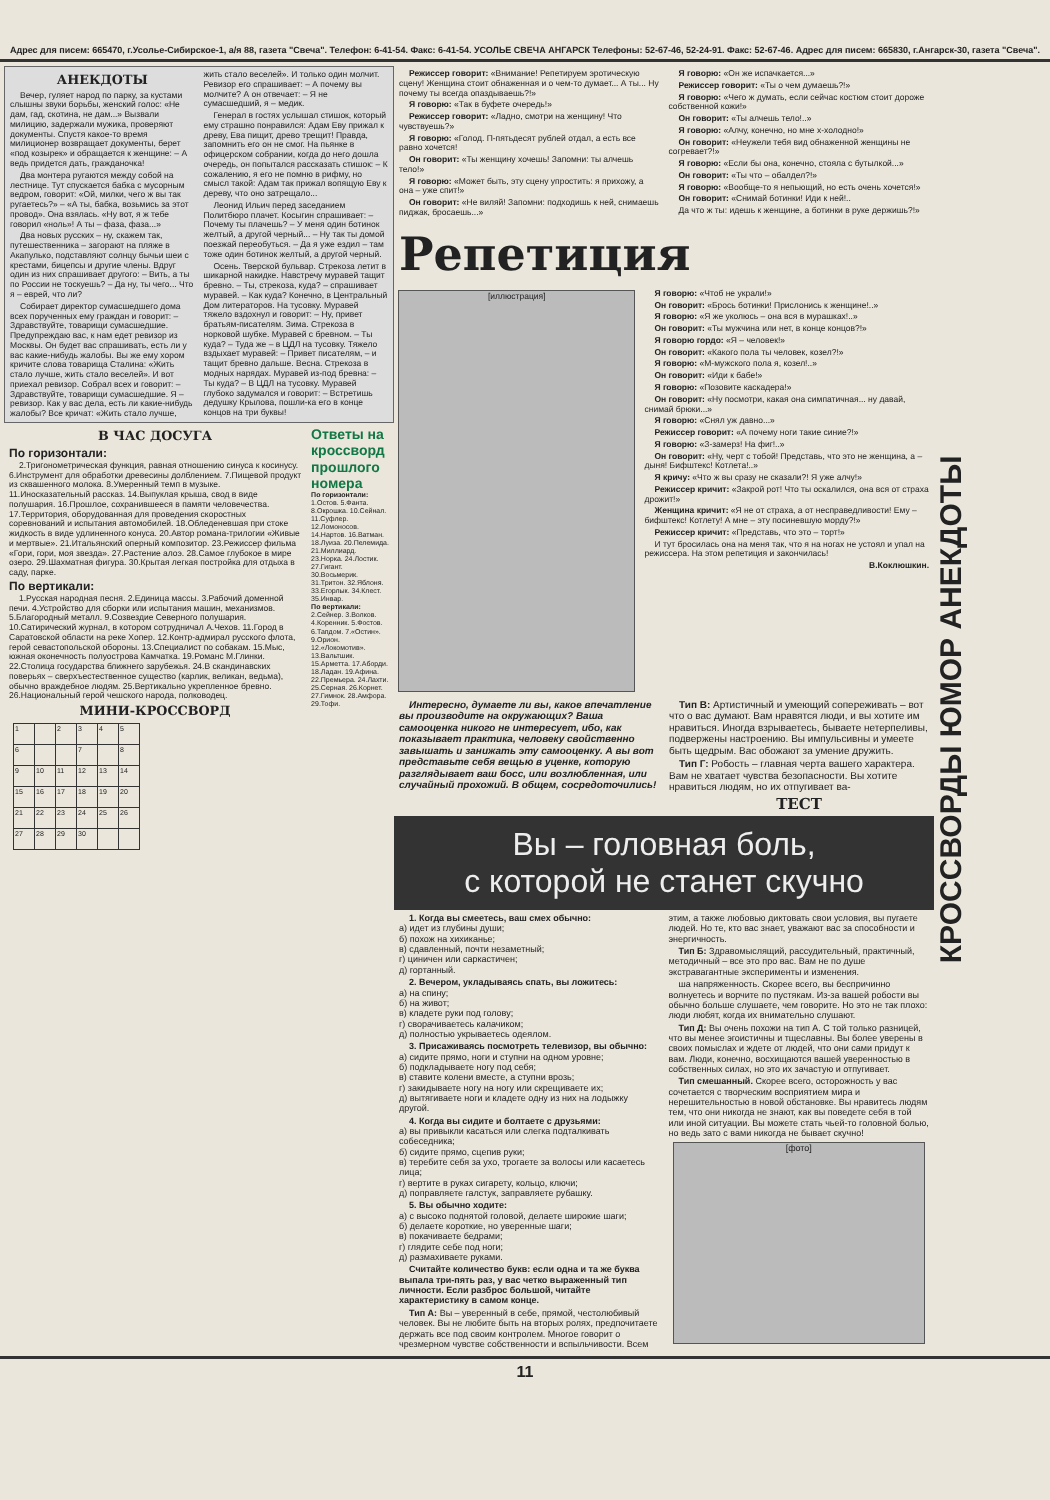Адрес для писем: 665470, г.Усолье-Сибирское-1, а/я 88, газета "Свеча". Телефон: 6-41-54. Факс: 6-41-54.
УСОЛЬЕ СВЕЧА АНГАРСК Телефоны: 52-67-46, 52-24-91. Факс: 52-67-46. Адрес для писем: 665830, г.Ангарск-30, газета "Свеча".
АНЕКДОТЫ
Вечер, гуляет народ по парку, за кустами слышны звуки борьбы, женский голос: «Не дам, гад, скотина, не дам...» Вызвали милицию, задержали мужика, проверяют документы. Спустя какое-то время милиционер возвращает документы, берет «под козырек» и обращается к женщине: – А ведь придется дать, гражданочка!
Два монтера ругаются между собой на лестнице. Тут спускается бабка с мусорным ведром, говорит: «Ой, милки, чего ж вы так ругаетесь?» – «А ты, бабка, возьмись за этот провод». Она взялась. «Ну вот, я ж тебе говорил «ноль»! А ты – фаза, фаза...»
Два новых русских – ну, скажем так, путешественника – загорают на пляже в Акапулько, подставляют солнцу бычьи шеи с крестами, бицепсы и другие члены. Вдруг один из них спрашивает другого: – Вить, а ты по России не тоскуешь? – Да ну, ты чего... Что я – еврей, что ли?
Собирает директор сумасшедшего дома всех порученных ему граждан и говорит: – Здравствуйте, товарищи сумасшедшие. Предупреждаю вас, к нам едет ревизор из Москвы. Он будет вас спрашивать, есть ли у вас какие-нибудь жалобы. Вы же ему хором кричите слова товарища Сталина: «Жить стало лучше, жить стало веселей». И вот приехал ревизор. Собрал всех и говорит: – Здравствуйте, товарищи сумасшедшие. Я – ревизор. Как у вас дела, есть ли какие-нибудь жалобы? Все кричат: «Жить стало лучше, жить стало веселей». И только один молчит. Ревизор его спрашивает: – А почему вы молчите? А он отвечает: – Я не сумасшедший, я – медик.
Генерал в гостях услышал стишок, который ему страшно понравился: Адам Еву прижал к древу, Ева пищит, древо трещит! Правда, запомнить его он не смог. На пьянке в офицерском собрании, когда до него дошла очередь, он попытался рассказать стишок: – К сожалению, я его не помню в рифму, но смысл такой: Адам так прижал вопящую Еву к дереву, что оно затрещало...
Леонид Ильич перед заседанием Политбюро плачет. Косыгин спрашивает: – Почему ты плачешь? – У меня один ботинок желтый, а другой черный... – Ну так ты домой поезжай переобуться. – Да я уже ездил – там тоже один ботинок желтый, а другой черный.
Осень. Тверской бульвар. Стрекоза летит в шикарной накидке. Навстречу муравей тащит бревно. – Ты, стрекоза, куда? – спрашивает муравей. – Как куда? Конечно, в Центральный Дом литераторов. На тусовку. Муравей тяжело вздохнул и говорит: – Ну, привет братьям-писателям. Зима. Стрекоза в норковой шубке. Муравей с бревном. – Ты куда? – Туда же – в ЦДЛ на тусовку. Тяжело вздыхает муравей: – Привет писателям, – и тащит бревно дальше. Весна. Стрекоза в модных нарядах. Муравей из-под бревна: – Ты куда? – В ЦДЛ на тусовку. Муравей глубоко задумался и говорит: – Встретишь дедушку Крылова, пошли-ка его в конце концов на три буквы!
В ЧАС ДОСУГА
По горизонтали:
2.Тригонометрическая функция, равная отношению синуса к косинусу. 6.Инструмент для обработки древесины долблением. 7.Пищевой продукт из сквашенного молока. 8.Умеренный темп в музыке. 11.Иносказательный рассказ. 14.Выпуклая крыша, свод в виде полушария. 16.Прошлое, сохранившееся в памяти человечества. 17.Территория, оборудованная для проведения скоростных соревнований и испытания автомобилей. 18.Обледеневшая при стоке жидкость в виде удлиненного конуса. 20.Автор романа-трилогии «Живые и мертвые». 21.Итальянский оперный композитор. 23.Режиссер фильма «Гори, гори, моя звезда». 27.Растение алоэ. 28.Самое глубокое в мире озеро. 29.Шахматная фигура. 30.Крытая легкая постройка для отдыха в саду, парке.
По вертикали:
1.Русская народная песня. 2.Единица массы. 3.Рабочий доменной печи. 4.Устройство для сборки или испытания машин, механизмов. 5.Благородный металл. 9.Созвездие Северного полушария. 10.Сатирический журнал, в котором сотрудничал А.Чехов. 11.Город в Саратовской области на реке Хопер. 12.Контр-адмирал русского флота, герой севастопольской обороны. 13.Специалист по собакам. 15.Мыс, южная оконечность полуострова Камчатка. 19.Романс М.Глинки. 22.Столица государства ближнего зарубежья. 24.В скандинавских поверьях – сверхъестественное существо (карлик, великан, ведьма), обычно враждебное людям. 25.Вертикально укрепленное бревно. 26.Национальный герой чешского народа, полководец.
МИНИ-КРОССВОРД
| 1 | | 2 | 3 | 4 | 5 |
| 6 | | | 7 | | 8 |
| 9 | 10 | 11 | 12 | 13 | 14 |
| 15 | 16 | 17 | 18 | 19 | 20 |
| 21 | 22 | 23 | 24 | 25 | 26 |
| 27 | 28 | 29 | 30 | | |
Ответы на кроссворд прошлого номера
По горизонтали: 1.Остов. 5.Фанта. 8.Окрошка. 10.Сейнал. 11.Суфлер. 12.Ломоносов. 14.Нартов. 16.Ватман. 18.Луиза. 20.Пелемида. 21.Миллиард. 23.Норка. 24.Лостик. 27.Гигант. 30.Восьмерик. 31.Тритон. 32.Яблоня. 33.Егорлык. 34.Клест. 35.Инвар.
По вертикали: 2.Сейнер. 3.Волков. 4.Коренник. 5.Фостов. 6.Тапдом. 7.«Остин». 9.Орион. 12.«Локомотив». 13.Вальтшик. 15.Арметта. 17.Аборди. 18.Ладан. 19.Афина. 22.Премьера. 24.Лахти. 25.Серная. 26.Корнет. 27.Гимнок. 28.Амфора. 29.Тофи.
Режиссер говорит: «Внимание! Репетируем эротическую сцену! Женщина стоит обнаженная и о чем-то думает... А ты... Ну почему ты всегда опаздываешь?!»
Я говорю: «Так в буфете очередь!»
Режиссер говорит: «Ладно, смотри на женщину! Что чувствуешь?»
Я говорю: «Голод. П-пятьдесят рублей отдал, а есть все равно хочется!
Он говорит: «Ты женщину хочешь! Запомни: ты алчешь тело!»
Я говорю: «Может быть, эту сцену упростить: я прихожу, а она – уже спит!»
Он говорит: «Не виляй! Запомни: подходишь к ней, снимаешь пиджак, бросаешь...»
Я говорю: «Он же испачкается...»
Режиссер говорит: «Ты о чем думаешь?!»
Я говорю: «Чего ж думать, если сейчас костюм стоит дороже собственной кожи!»
Он говорит: «Ты алчешь тело!..»
Я говорю: «Алчу, конечно, но мне х-холодно!»
Он говорит: «Неужели тебя вид обнаженной женщины не согревает?!»
Я говорю: «Если бы она, конечно, стояла с бутылкой...»
Он говорит: «Ты что – обалдел?!»
Я говорю: «Вообще-то я непьющий, но есть очень хочется!»
Он говорит: «Снимай ботинки! Иди к ней!..
Да что ж ты: идешь к женщине, а ботинки в руке держишь?!»
Репетиция
[иллюстрация]
Я говорю: «Чтоб не украли!»
Он говорит: «Брось ботинки! Прислонись к женщине!..»
Я говорю: «Я же уколюсь – она вся в мурашках!..»
Он говорит: «Ты мужчина или нет, в конце концов?!»
Я говорю гордо: «Я – человек!»
Он говорит: «Какого пола ты человек, козел?!»
Я говорю: «М-мужского пола я, козел!..»
Он говорит: «Иди к бабе!»
Я говорю: «Позовите каскадера!»
Он говорит: «Ну посмотри, какая она симпатичная... ну давай, снимай брюки...»
Я говорю: «Снял уж давно...»
Режиссер говорит: «А почему ноги такие синие?!»
Я говорю: «З-замерз! На фиг!..»
Он говорит: «Ну, черт с тобой! Представь, что это не женщина, а – дыня! Бифштекс! Котлета!..»
Я кричу: «Что ж вы сразу не сказали?! Я уже алчу!»
Режиссер кричит: «Закрой рот! Что ты оскалился, она вся от страха дрожит!»
Женщина кричит: «Я не от страха, а от несправедливости! Ему – бифштекс! Котлету! А мне – эту посиневшую морду?!»
Режиссер кричит: «Представь, что это – торт!»
И тут бросилась она на меня так, что я на ногах не устоял и упал на режиссера. На этом репетиция и закончилась!
В.Коклюшкин.
Интересно, думаете ли вы, какое впечатление вы производите на окружающих? Ваша самооценка никого не интересует, ибо, как показывает практика, человеку свойственно завышать и занижать эту самооценку. А вы вот представьте себя вещью в уценке, которую разглядывает ваш босс, или возлюбленная, или случайный прохожий. В общем, сосредоточились!
Тип В: Артистичный и умеющий сопереживать – вот что о вас думают. Вам нравятся люди, и вы хотите им нравиться. Иногда взрываетесь, бываете нетерпеливы, подвержены настроению. Вы импульсивны и умеете быть щедрым. Вас обожают за умение дружить.
Тип Г: Робость – главная черта вашего характера. Вам не хватает чувства безопасности. Вы хотите нравиться людям, но их отпугивает ва-
ТЕСТ
Вы – головная боль,
с которой не станет скучно
1. Когда вы смеетесь, ваш смех обычно:
а) идет из глубины души;
б) похож на хихиканье;
в) сдавленный, почти незаметный;
г) циничен или саркастичен;
д) гортанный.
2. Вечером, укладываясь спать, вы ложитесь:
а) на спину;
б) на живот;
в) кладете руки под голову;
г) сворачиваетесь калачиком;
д) полностью укрываетесь одеялом.
3. Присаживаясь посмотреть телевизор, вы обычно:
а) сидите прямо, ноги и ступни на одном уровне;
б) подкладываете ногу под себя;
в) ставите колени вместе, а ступни врозь;
г) закидываете ногу на ногу или скрещиваете их;
д) вытягиваете ноги и кладете одну из них на лодыжку другой.
4. Когда вы сидите и болтаете с друзьями:
а) вы привыкли касаться или слегка подталкивать собеседника;
б) сидите прямо, сцепив руки;
в) теребите себя за ухо, трогаете за волосы или касаетесь лица;
г) вертите в руках сигарету, кольцо, ключи;
д) поправляете галстук, заправляете рубашку.
5. Вы обычно ходите:
а) с высоко поднятой головой, делаете широкие шаги;
б) делаете короткие, но уверенные шаги;
в) покачиваете бедрами;
г) глядите себе под ноги;
д) размахиваете руками.
Считайте количество букв: если одна и та же буква выпала три-пять раз, у вас четко выраженный тип личности. Если разброс большой, читайте характеристику в самом конце.
Тип А: Вы – уверенный в себе, прямой, честолюбивый человек. Вы не любите быть на вторых ролях, предпочитаете держать все под своим контролем. Многое говорит о чрезмерном чувстве собственности и вспыльчивости. Всем этим, а также любовью диктовать свои условия, вы пугаете людей. Но те, кто вас знает, уважают вас за способности и энергичность.
Тип Б: Здравомыслящий, рассудительный, практичный, методичный – все это про вас. Вам не по душе экстравагантные эксперименты и изменения.
ша напряженность. Скорее всего, вы беспричинно волнуетесь и ворчите по пустякам. Из-за вашей робости вы обычно больше слушаете, чем говорите. Но это не так плохо: люди любят, когда их внимательно слушают.
Тип Д: Вы очень похожи на тип А. С той только разницей, что вы менее эгоистичны и тщеславны. Вы более уверены в своих помыслах и ждете от людей, что они сами придут к вам. Люди, конечно, восхищаются вашей уверенностью в собственных силах, но это их зачастую и отпугивает.
Тип смешанный. Скорее всего, осторожность у вас сочетается с творческим восприятием мира и нерешительностью в новой обстановке. Вы нравитесь людям тем, что они никогда не знают, как вы поведете себя в той или иной ситуации. Вы можете стать чьей-то головной болью, но ведь зато с вами никогда не бывает скучно!
[фото]
КРОССВОРДЫ ЮМОР АНЕКДОТЫ
11